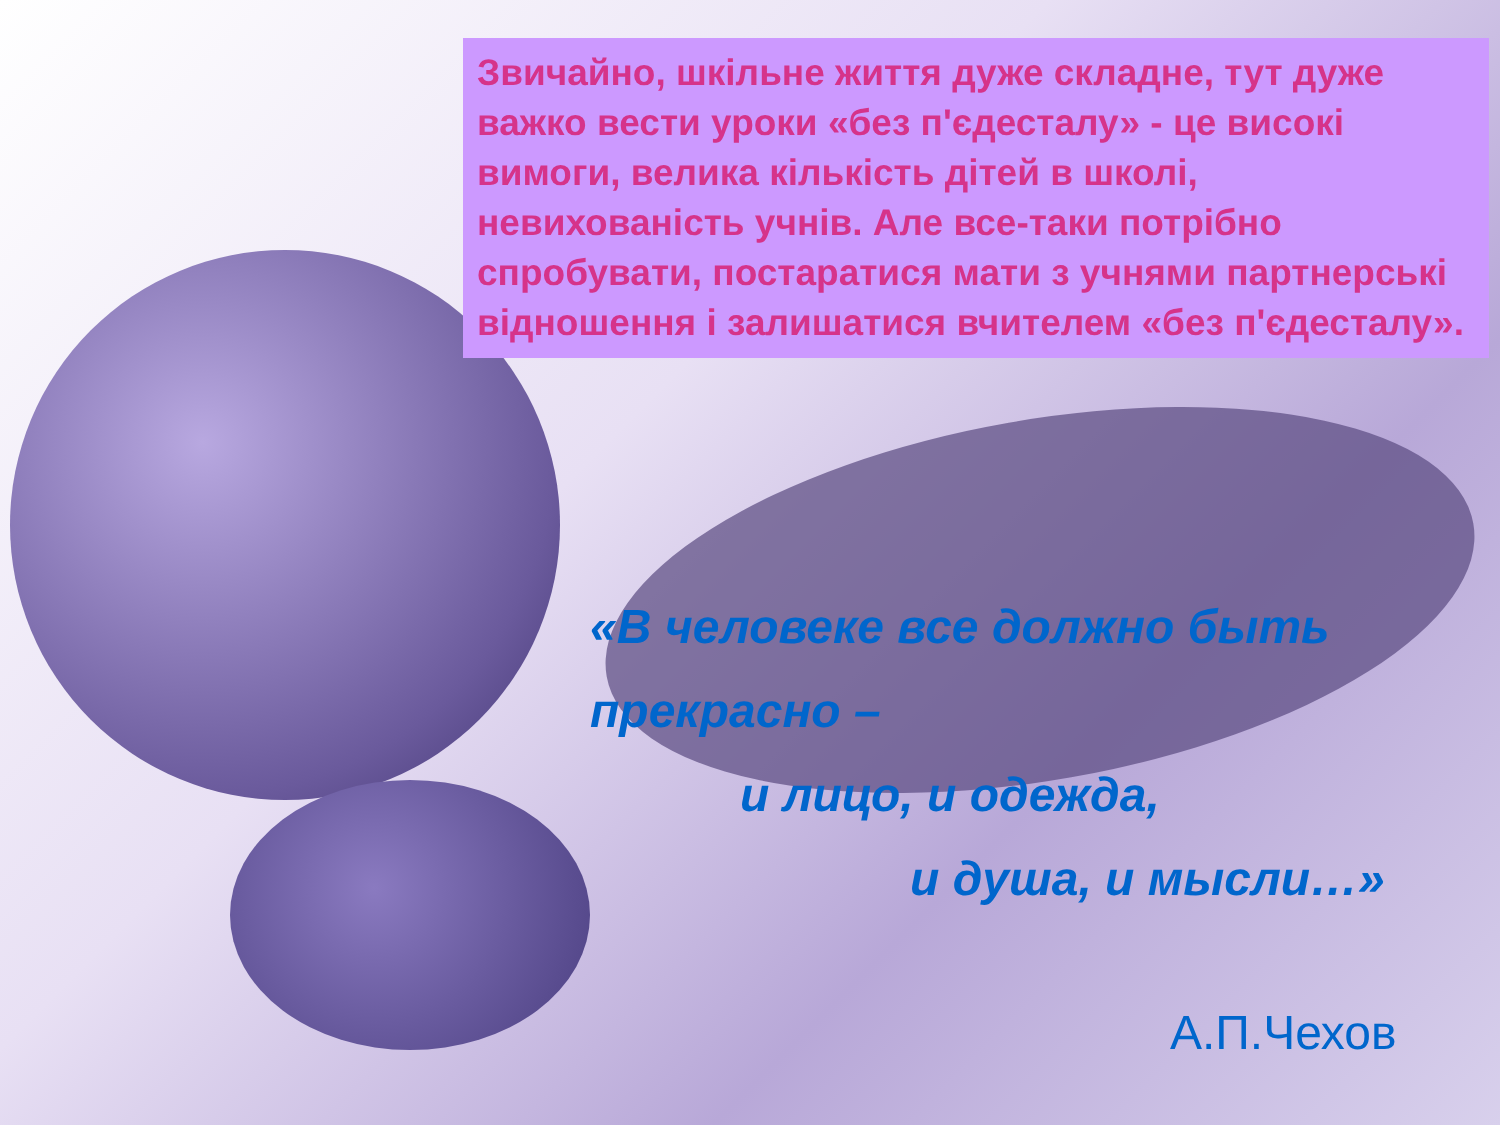Звичайно, шкільне життя дуже складне, тут дуже важко вести уроки «без п'єдесталу» - це високі вимоги, велика кількість дітей в школі, невихованість учнів. Але все-таки потрібно спробувати, постаратися мати з учнями партнерські відношення і залишатися вчителем «без п'єдесталу».
«В человеке все должно быть
прекрасно –
и лицо, и одежда,
и душа, и мысли…»
А.П.Чехов